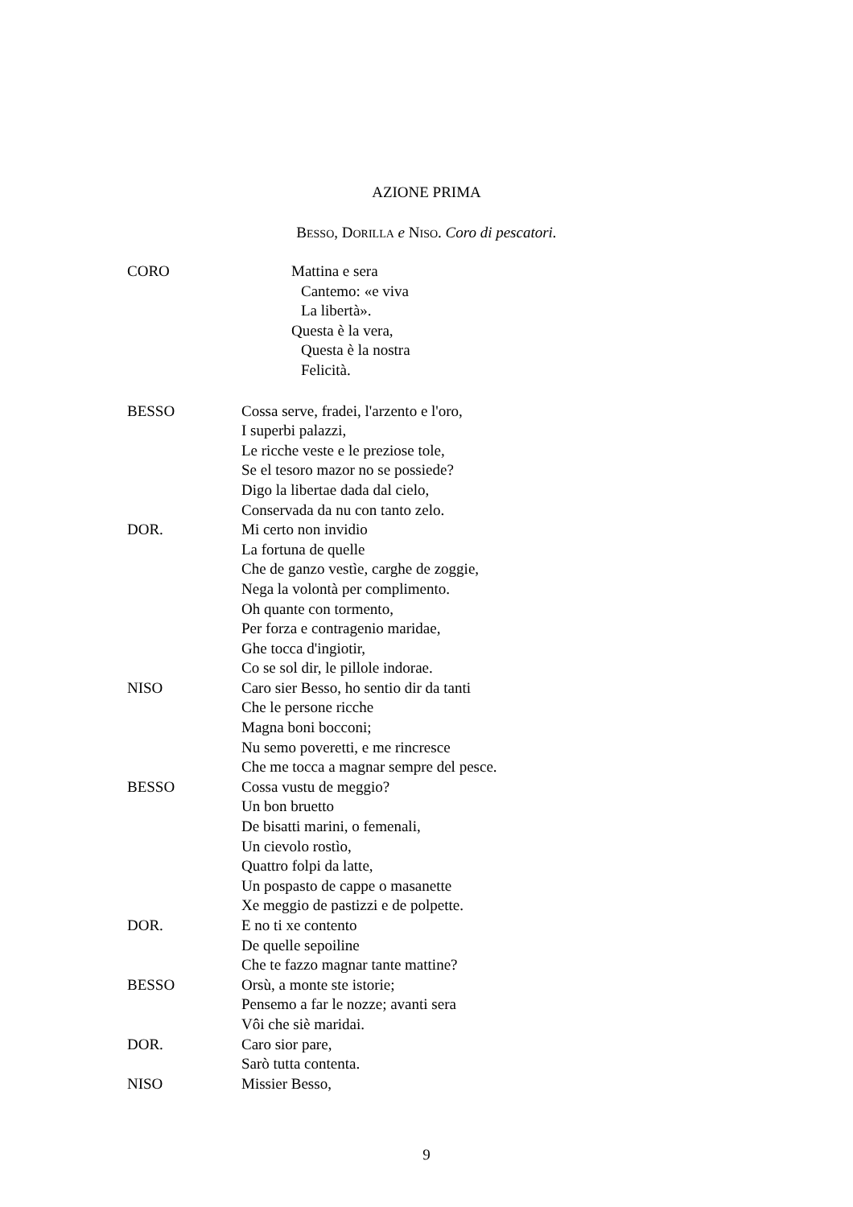AZIONE PRIMA
BESSO, DORILLA e NISO. Coro di pescatori.
CORO Mattina e sera
Cantemo: «e viva
La libertà».
Questa è la vera,
Questa è la nostra
Felicità.
BESSO Cossa serve, fradei, l'arzento e l'oro,
I superbi palazzi,
Le ricche veste e le preziose tole,
Se el tesoro mazor no se possiede?
Digo la libertae dada dal cielo,
Conservada da nu con tanto zelo.
DOR. Mi certo non invidio
La fortuna de quelle
Che de ganzo vestìe, carghe de zoggie,
Nega la volontà per complimento.
Oh quante con tormento,
Per forza e contragenio maridae,
Ghe tocca d'ingiotir,
Co se sol dir, le pillole indorae.
NISO Caro sier Besso, ho sentio dir da tanti
Che le persone ricche
Magna boni bocconi;
Nu semo poveretti, e me rincresce
Che me tocca a magnar sempre del pesce.
BESSO Cossa vustu de meggio?
Un bon bruetto
De bisatti marini, o femenali,
Un cievolo rostìo,
Quattro folpi da latte,
Un pospasto de cappe o masanette
Xe meggio de pastizzi e de polpette.
DOR. E no ti xe contento
De quelle sepoiline
Che te fazzo magnar tante mattine?
BESSO Orsù, a monte ste istorie;
Pensemo a far le nozze; avanti sera
Vôi che siè maridai.
DOR. Caro sior pare,
Sarò tutta contenta.
NISO Missier Besso,
9